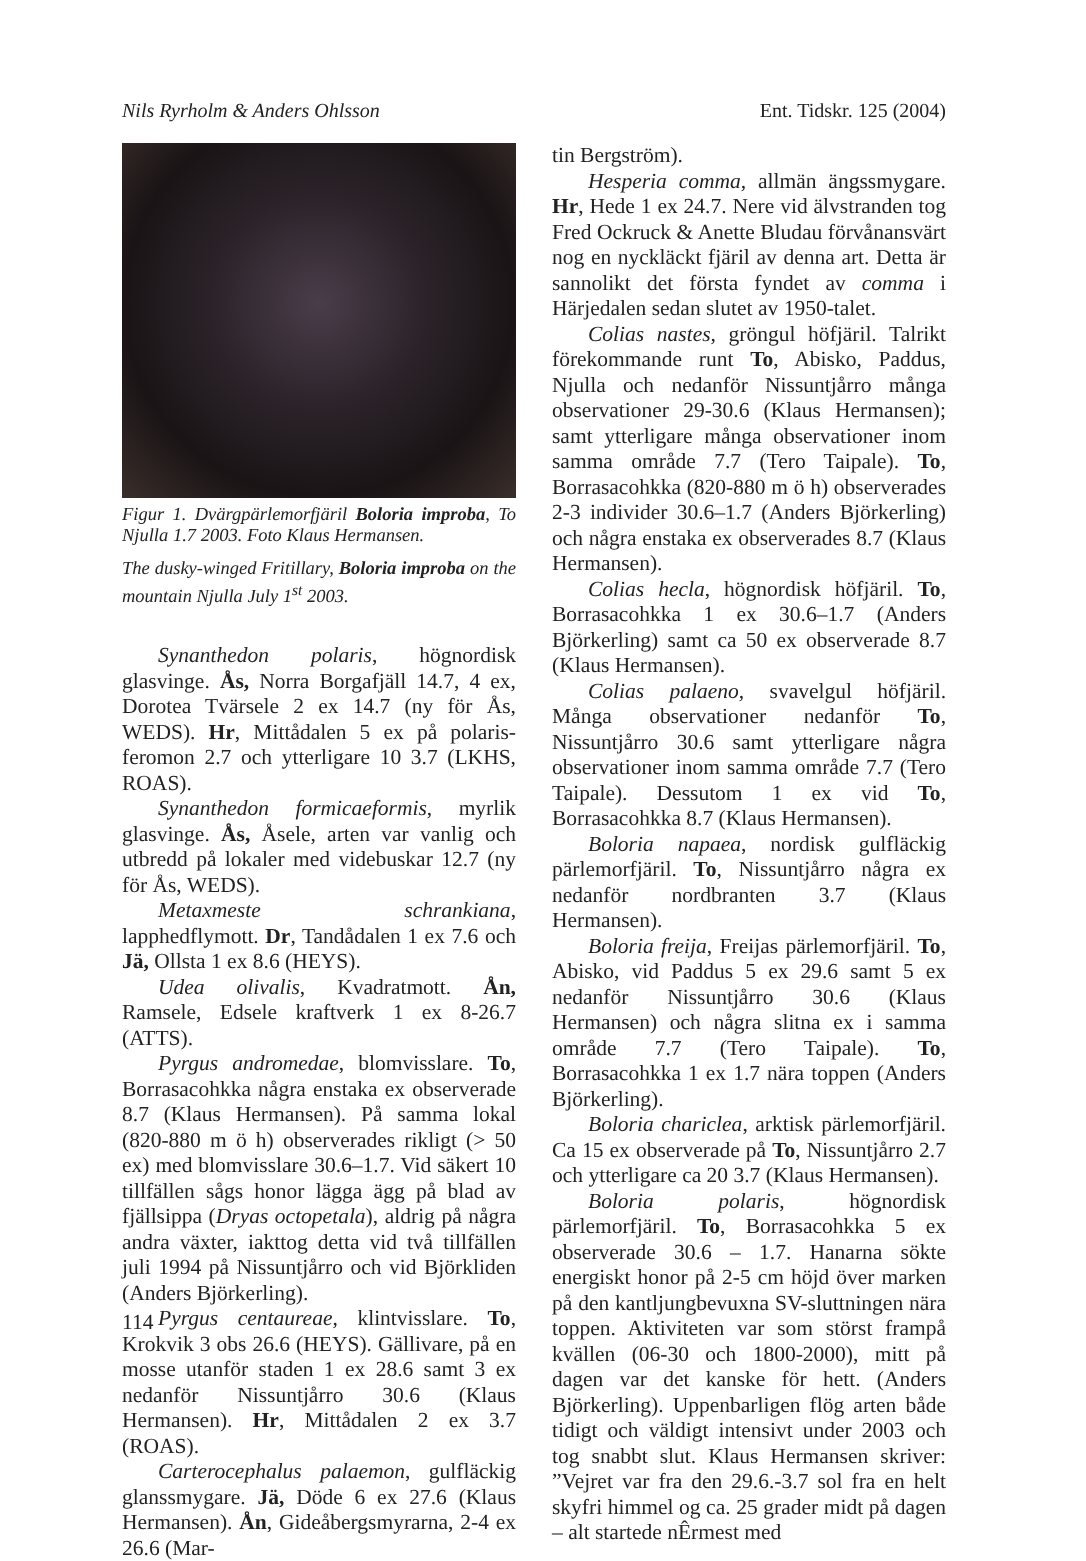Nils Ryrholm & Anders Ohlsson Ent. Tidskr. 125 (2004)
Figur 1. Dvärgpärlemorfjäril Boloria improba, To Njulla 1.7 2003. Foto Klaus Hermansen.
The dusky-winged Fritillary, Boloria improba on the mountain Njulla July 1<sup>st</sup> 2003.
Synanthedon polaris, högnordisk glasvinge. Ås, Norra Borgafjäll 14.7, 4 ex, Dorotea Tvärsele 2 ex 14.7 (ny för Ås, WEDS). Hr, Mittådalen 5 ex på polaris-feromon 2.7 och ytterligare 10 3.7 (LKHS, ROAS).
Synanthedon formicaeformis, myrlik glasvinge. Ås, Åsele, arten var vanlig och utbredd på lokaler med videbuskar 12.7 (ny för Ås, WEDS).
Metaxmeste schrankiana, lapphedflymott. Dr, Tandådalen 1 ex 7.6 och Jä, Ollsta 1 ex 8.6 (HEYS).
Udea olivalis, Kvadratmott. Ån, Ramsele, Edsele kraftverk 1 ex 8-26.7 (ATTS).
Pyrgus andromedae, blomvisslare. To, Borrasacohkka några enstaka ex observerade 8.7 (Klaus Hermansen). På samma lokal (820-880 m ö h) observerades rikligt (> 50 ex) med blomvisslare 30.6–1.7. Vid säkert 10 tillfällen sågs honor lägga ägg på blad av fjällsippa (Dryas octopetala), aldrig på några andra växter, iakttog detta vid två tillfällen juli 1994 på Nissuntjårro och vid Björkliden (Anders Björkerling).
Pyrgus centaureae, klintvisslare. To, Krokvik 3 obs 26.6 (HEYS). Gällivare, på en mosse utanför staden 1 ex 28.6 samt 3 ex nedanför Nissuntjårro 30.6 (Klaus Hermansen). Hr, Mittådalen 2 ex 3.7 (ROAS).
Carterocephalus palaemon, gulfläckig glanssmygare. Jä, Döde 6 ex 27.6 (Klaus Hermansen). Ån, Gideåbergsmyrarna, 2-4 ex 26.6 (Mar-
tin Bergström).
Hesperia comma, allmän ängssmygare. Hr, Hede 1 ex 24.7. Nere vid älvstranden tog Fred Ockruck & Anette Bludau förvånansvärt nog en nyckläckt fjäril av denna art. Detta är sannolikt det första fyndet av comma i Härjedalen sedan slutet av 1950-talet.
Colias nastes, gröngul höfjäril. Talrikt förekommande runt To, Abisko, Paddus, Njulla och nedanför Nissuntjårro många observationer 29-30.6 (Klaus Hermansen); samt ytterligare många observationer inom samma område 7.7 (Tero Taipale). To, Borrasacohkka (820-880 m ö h) observerades 2-3 individer 30.6–1.7 (Anders Björkerling) och några enstaka ex observerades 8.7 (Klaus Hermansen).
Colias hecla, högnordisk höfjäril. To, Borrasacohkka 1 ex 30.6–1.7 (Anders Björkerling) samt ca 50 ex observerade 8.7 (Klaus Hermansen).
Colias palaeno, svavelgul höfjäril. Många observationer nedanför To, Nissuntjårro 30.6 samt ytterligare några observationer inom samma område 7.7 (Tero Taipale). Dessutom 1 ex vid To, Borrasacohkka 8.7 (Klaus Hermansen).
Boloria napaea, nordisk gulfläckig pärlemorfjäril. To, Nissuntjårro några ex nedanför nordbranten 3.7 (Klaus Hermansen).
Boloria freija, Freijas pärlemorfjäril. To, Abisko, vid Paddus 5 ex 29.6 samt 5 ex nedanför Nissuntjårro 30.6 (Klaus Hermansen) och några slitna ex i samma område 7.7 (Tero Taipale). To, Borrasacohkka 1 ex 1.7 nära toppen (Anders Björkerling).
Boloria chariclea, arktisk pärlemorfjäril. Ca 15 ex observerade på To, Nissuntjårro 2.7 och ytterligare ca 20 3.7 (Klaus Hermansen).
Boloria polaris, högnordisk pärlemorfjäril. To, Borrasacohkka 5 ex observerade 30.6 – 1.7. Hanarna sökte energiskt honor på 2-5 cm höjd över marken på den kantljungbevuxna SV-sluttningen nära toppen. Aktiviteten var som störst frampå kvällen (06-30 och 1800-2000), mitt på dagen var det kanske för hett. (Anders Björkerling). Uppenbarligen flög arten både tidigt och väldigt intensivt under 2003 och tog snabbt slut. Klaus Hermansen skriver: ”Vejret var fra den 29.6.-3.7 sol fra en helt skyfri himmel og ca. 25 grader midt på dagen – alt startede nÊrmest med
114